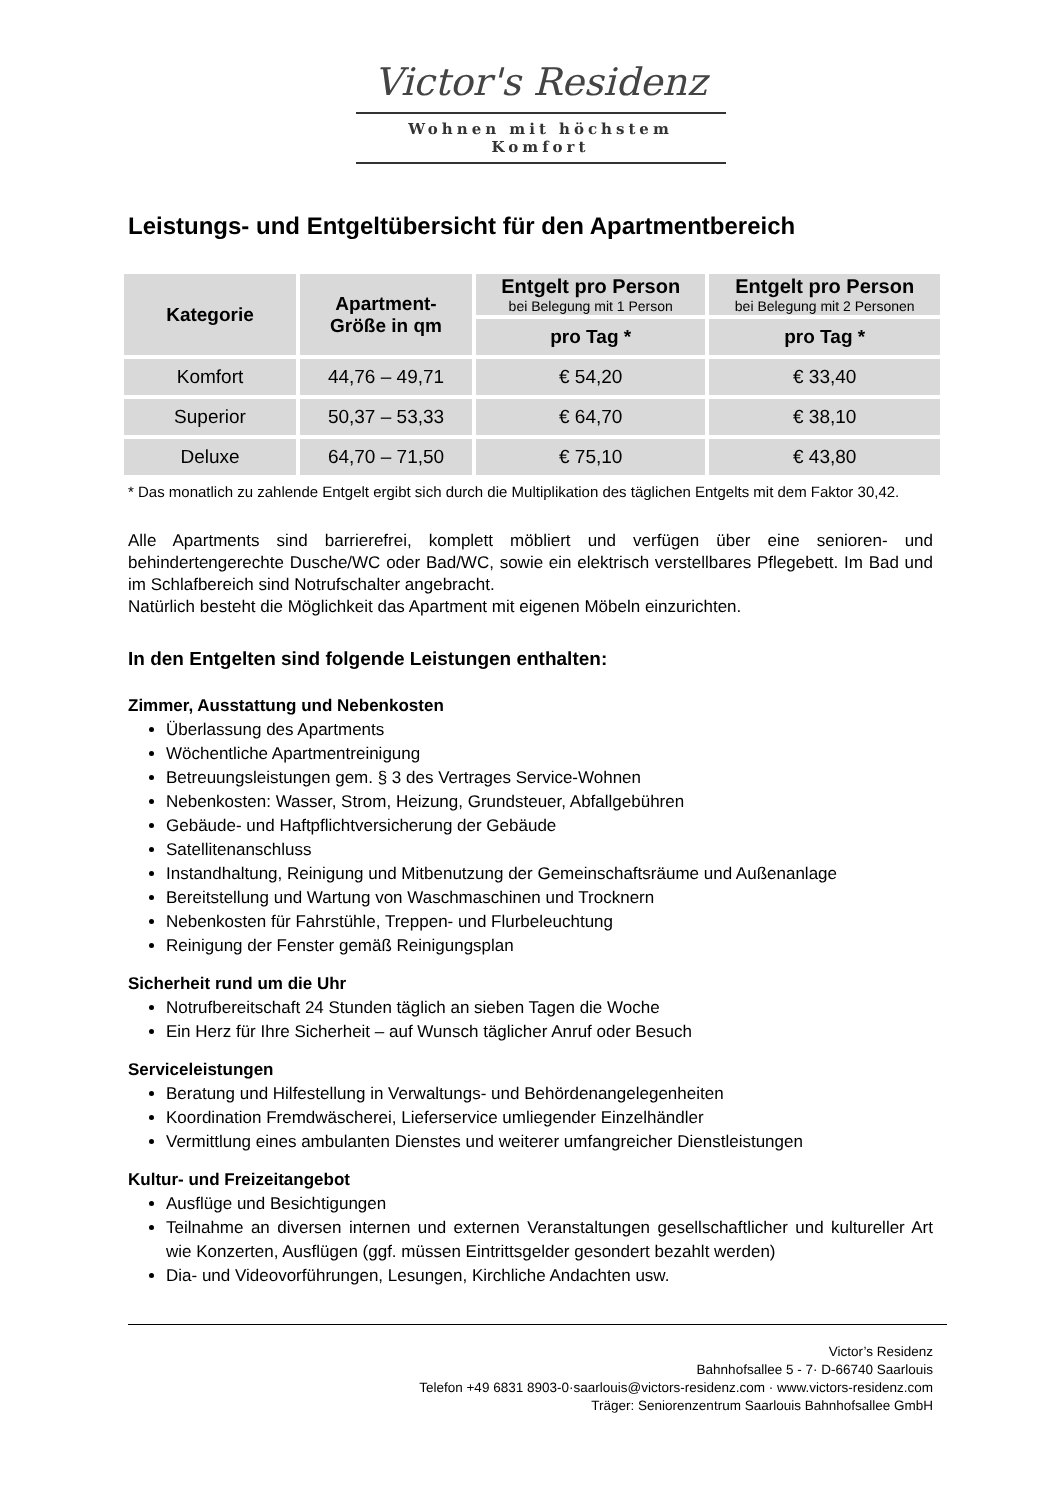Victor's Residenz
Wohnen mit höchstem Komfort
Leistungs- und Entgeltübersicht für den Apartmentbereich
| Kategorie | Apartment- Größe in qm | Entgelt pro Person bei Belegung mit 1 Person | Entgelt pro Person bei Belegung mit 2 Personen |
| --- | --- | --- | --- |
| | | pro Tag * | pro Tag * |
| Komfort | 44,76 – 49,71 | € 54,20 | € 33,40 |
| Superior | 50,37 – 53,33 | € 64,70 | € 38,10 |
| Deluxe | 64,70 – 71,50 | € 75,10 | € 43,80 |
* Das monatlich zu zahlende Entgelt ergibt sich durch die Multiplikation des täglichen Entgelts mit dem Faktor 30,42.
Alle Apartments sind barrierefrei, komplett möbliert und verfügen über eine senioren- und behindertengerechte Dusche/WC oder Bad/WC, sowie ein elektrisch verstellbares Pflegebett. Im Bad und im Schlafbereich sind Notrufschalter angebracht.
Natürlich besteht die Möglichkeit das Apartment mit eigenen Möbeln einzurichten.
In den Entgelten sind folgende Leistungen enthalten:
Zimmer, Ausstattung und Nebenkosten
Überlassung des Apartments
Wöchentliche Apartmentreinigung
Betreuungsleistungen gem. § 3 des Vertrages Service-Wohnen
Nebenkosten: Wasser, Strom, Heizung, Grundsteuer, Abfallgebühren
Gebäude- und Haftpflichtversicherung der Gebäude
Satellitenanschluss
Instandhaltung, Reinigung und Mitbenutzung der Gemeinschaftsräume und Außenanlage
Bereitstellung und Wartung von Waschmaschinen und Trocknern
Nebenkosten für Fahrstühle, Treppen- und Flurbeleuchtung
Reinigung der Fenster gemäß Reinigungsplan
Sicherheit rund um die Uhr
Notrufbereitschaft 24 Stunden täglich an sieben Tagen die Woche
Ein Herz für Ihre Sicherheit – auf Wunsch täglicher Anruf oder Besuch
Serviceleistungen
Beratung und Hilfestellung in Verwaltungs- und Behördenangelegenheiten
Koordination Fremdwäscherei, Lieferservice umliegender Einzelhändler
Vermittlung eines ambulanten Dienstes und weiterer umfangreicher Dienstleistungen
Kultur- und Freizeitangebot
Ausflüge und Besichtigungen
Teilnahme an diversen internen und externen Veranstaltungen gesellschaftlicher und kultureller Art wie Konzerten, Ausflügen (ggf. müssen Eintrittsgelder gesondert bezahlt werden)
Dia- und Videovorführungen, Lesungen, Kirchliche Andachten usw.
Victor’s Residenz
Bahnhofsallee 5 - 7· D-66740 Saarlouis
Telefon +49 6831 8903-0·saarlouis@victors-residenz.com · www.victors-residenz.com
Träger: Seniorenzentrum Saarlouis Bahnhofsallee GmbH